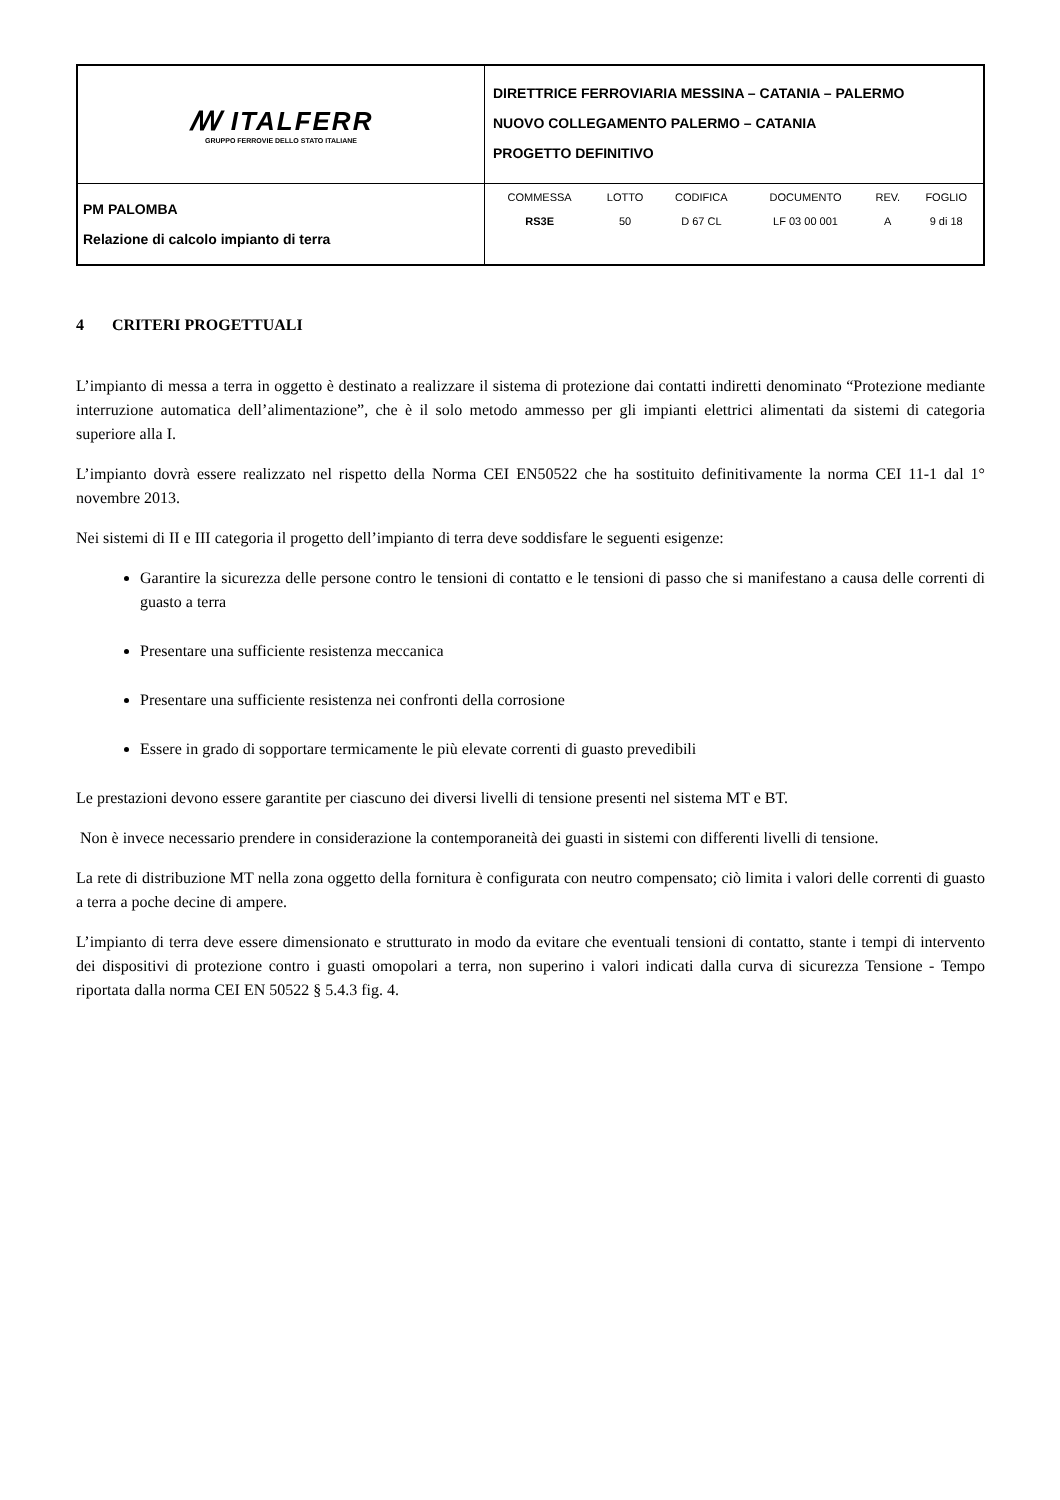| ꟿ ITALFERR GRUPPO FERROVIE DELLO STATO ITALIANE | DIRETTRICE FERROVIARIA MESSINA – CATANIA – PALERMO NUOVO COLLEGAMENTO PALERMO – CATANIA PROGETTO DEFINITIVO |
| PM PALOMBA Relazione di calcolo impianto di terra | / COMMESSA / LOTTO / CODIFICA / DOCUMENTO / REV. / FOGLIO / / RS3E / 50 / D 67 CL / LF 03 00 001 / A / 9 di 18 / |
4 CRITERI PROGETTUALI
L’impianto di messa a terra in oggetto è destinato a realizzare il sistema di protezione dai contatti indiretti denominato “Protezione mediante interruzione automatica dell’alimentazione”, che è il solo metodo ammesso per gli impianti elettrici alimentati da sistemi di categoria superiore alla I.
L’impianto dovrà essere realizzato nel rispetto della Norma CEI EN50522 che ha sostituito definitivamente la norma CEI 11-1 dal 1° novembre 2013.
Nei sistemi di II e III categoria il progetto dell’impianto di terra deve soddisfare le seguenti esigenze:
Garantire la sicurezza delle persone contro le tensioni di contatto e le tensioni di passo che si manifestano a causa delle correnti di guasto a terra
Presentare una sufficiente resistenza meccanica
Presentare una sufficiente resistenza nei confronti della corrosione
Essere in grado di sopportare termicamente le più elevate correnti di guasto prevedibili
Le prestazioni devono essere garantite per ciascuno dei diversi livelli di tensione presenti nel sistema MT e BT.
Non è invece necessario prendere in considerazione la contemporaneità dei guasti in sistemi con differenti livelli di tensione.
La rete di distribuzione MT nella zona oggetto della fornitura è configurata con neutro compensato; ciò limita i valori delle correnti di guasto a terra a poche decine di ampere.
L’impianto di terra deve essere dimensionato e strutturato in modo da evitare che eventuali tensioni di contatto, stante i tempi di intervento dei dispositivi di protezione contro i guasti omopolari a terra, non superino i valori indicati dalla curva di sicurezza Tensione - Tempo riportata dalla norma CEI EN 50522 § 5.4.3 fig. 4.